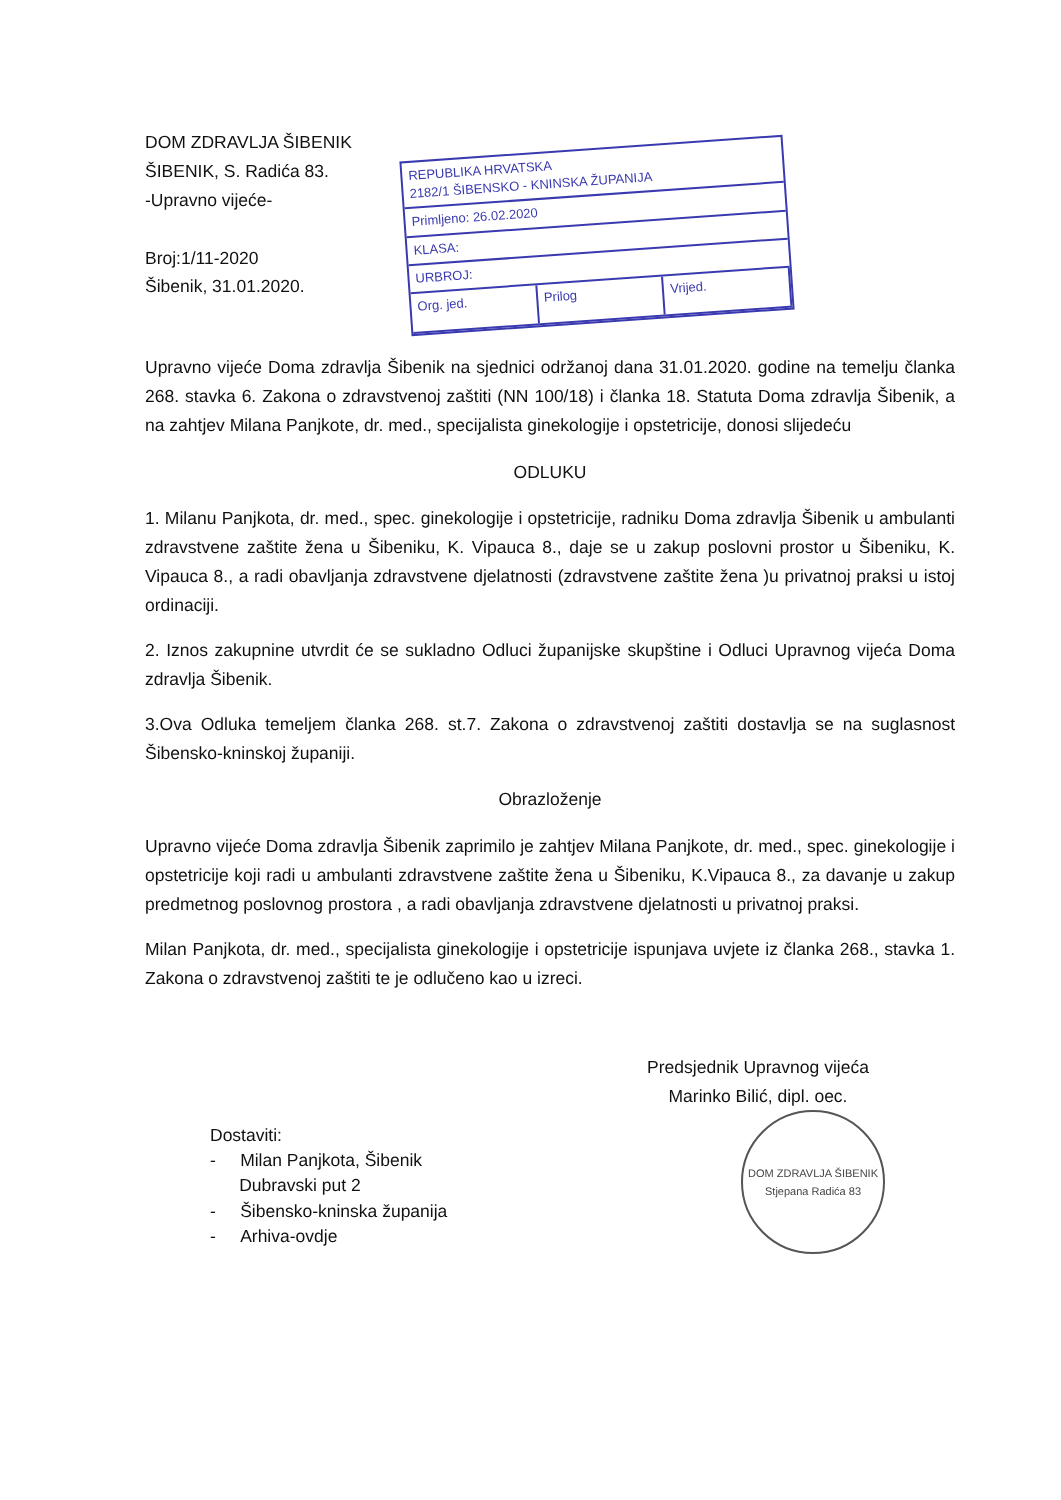DOM ZDRAVLJA ŠIBENIK
ŠIBENIK, S. Radića 83.
-Upravno vijeće-
Broj:1/11-2020
Šibenik, 31.01.2020.
REPUBLIKA HRVATSKA
2182/1 ŠIBENSKO - KNINSKA ŽUPANIJA
Primljeno: 26.02.2020
KLASA:
URBROJ:
Org. jed. Prilog Vrijed.
Upravno vijeće Doma zdravlja Šibenik na sjednici održanoj dana 31.01.2020. godine na temelju članka 268. stavka 6. Zakona o zdravstvenoj zaštiti (NN 100/18) i članka 18. Statuta Doma zdravlja Šibenik, a na zahtjev Milana Panjkote, dr. med., specijalista ginekologije i opstetricije, donosi slijedeću
ODLUKU
1. Milanu Panjkota, dr. med., spec. ginekologije i opstetricije, radniku Doma zdravlja Šibenik u ambulanti zdravstvene zaštite žena u Šibeniku, K. Vipauca 8., daje se u zakup poslovni prostor u Šibeniku, K. Vipauca 8., a radi obavljanja zdravstvene djelatnosti (zdravstvene zaštite žena )u privatnoj praksi u istoj ordinaciji.
2. Iznos zakupnine utvrdit će se sukladno Odluci županijske skupštine i Odluci Upravnog vijeća Doma zdravlja Šibenik.
3.Ova Odluka temeljem članka 268. st.7. Zakona o zdravstvenoj zaštiti dostavlja se na suglasnost Šibensko-kninskoj županiji.
Obrazloženje
Upravno vijeće Doma zdravlja Šibenik zaprimilo je zahtjev Milana Panjkote, dr. med., spec. ginekologije i opstetricije koji radi u ambulanti zdravstvene zaštite žena u Šibeniku, K.Vipauca 8., za davanje u zakup predmetnog poslovnog prostora , a radi obavljanja zdravstvene djelatnosti u privatnoj praksi.
Milan Panjkota, dr. med., specijalista ginekologije i opstetricije ispunjava uvjete iz članka 268., stavka 1. Zakona o zdravstvenoj zaštiti te je odlučeno kao u izreci.
Dostaviti:
- Milan Panjkota, Šibenik
Dubravski put 2
- Šibensko-kninska županija
- Arhiva-ovdje
Predsjednik Upravnog vijeća
Marinko Bilić, dipl. oec.
DOM ZDRAVLJA ŠIBENIK
Stjepana Radića 83